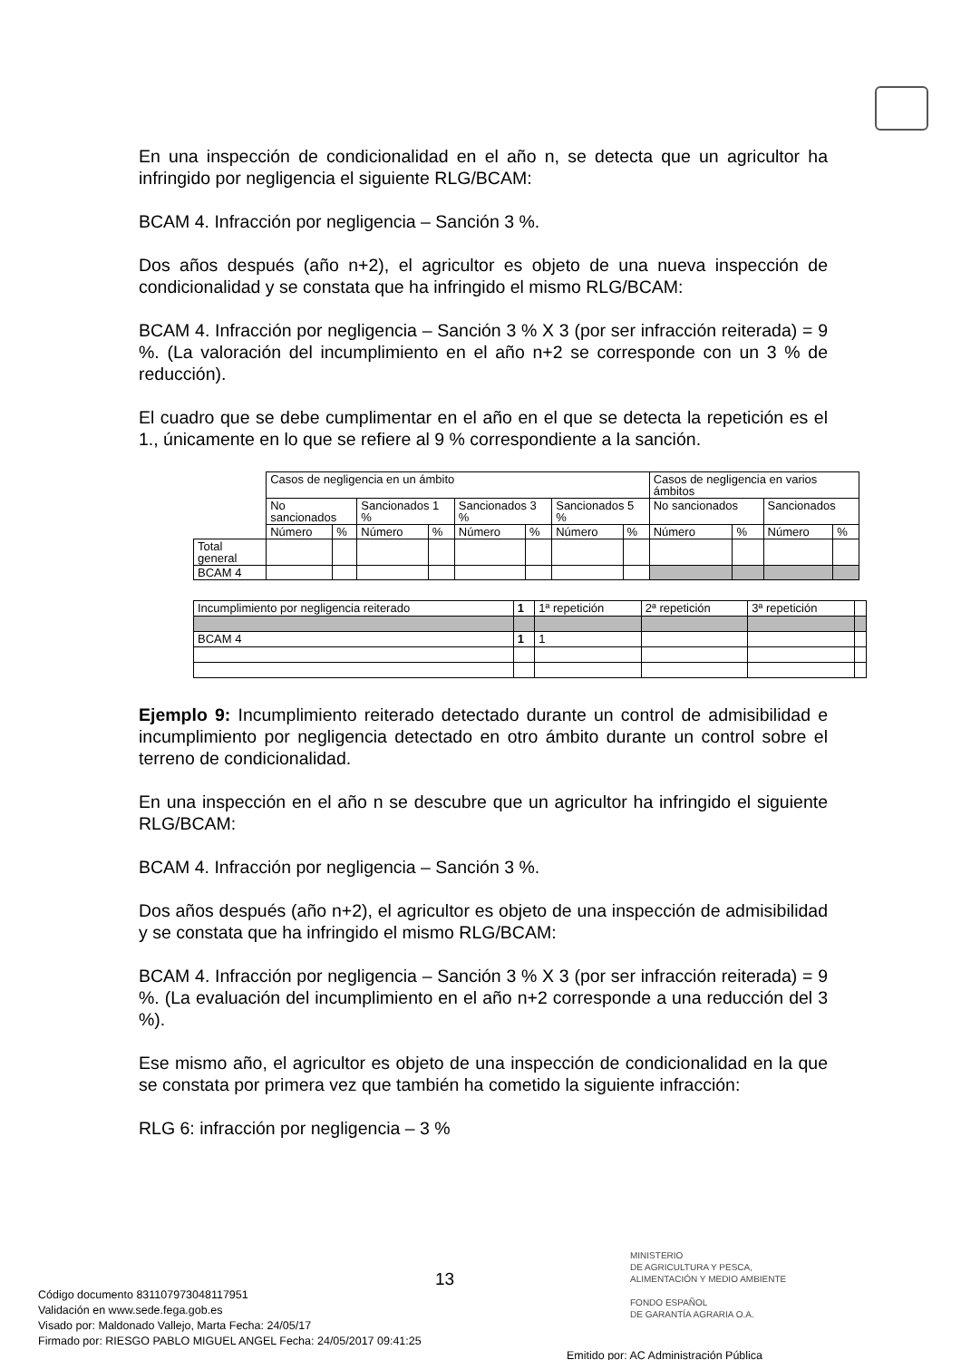En una inspección de condicionalidad en el año n, se detecta que un agricultor ha infringido por negligencia el siguiente RLG/BCAM:
BCAM 4. Infracción por negligencia – Sanción 3 %.
Dos años después (año n+2), el agricultor es objeto de una nueva inspección de condicionalidad y se constata que ha infringido el mismo RLG/BCAM:
BCAM 4. Infracción por negligencia – Sanción 3 % X 3 (por ser infracción reiterada) = 9 %. (La valoración del incumplimiento en el año n+2 se corresponde con un 3 % de reducción).
El cuadro que se debe cumplimentar en el año en el que se detecta la repetición es el 1., únicamente en lo que se refiere al 9 % correspondiente a la sanción.
| | Casos de negligencia en un ámbito | | | | | | | | Casos de negligencia en varios ámbitos | | | |
| | No sancionados | | Sancionados 1 % | | Sancionados 3 % | | Sancionados 5 % | | No sancionados | | Sancionados | |
| | Número | % | Número | % | Número | % | Número | % | Número | % | Número | % |
| Total general | | | | | | | | | | | | |
| BCAM 4 | | | | | | | | | | | | |
| Incumplimiento por negligencia reiterado | 1 | 1ª repetición | 2ª repetición | 3ª repetición | |
| BCAM 4 | 1 | 1 | | | |
Ejemplo 9: Incumplimiento reiterado detectado durante un control de admisibilidad e incumplimiento por negligencia detectado en otro ámbito durante un control sobre el terreno de condicionalidad.
En una inspección en el año n se descubre que un agricultor ha infringido el siguiente RLG/BCAM:
BCAM 4. Infracción por negligencia – Sanción 3 %.
Dos años después (año n+2), el agricultor es objeto de una inspección de admisibilidad y se constata que ha infringido el mismo RLG/BCAM:
BCAM 4. Infracción por negligencia – Sanción 3 % X 3 (por ser infracción reiterada) = 9 %. (La evaluación del incumplimiento en el año n+2 corresponde a una reducción del 3 %).
Ese mismo año, el agricultor es objeto de una inspección de condicionalidad en la que se constata por primera vez que también ha cometido la siguiente infracción:
RLG 6: infracción por negligencia – 3 %
13
MINISTERIO
DE AGRICULTURA Y PESCA,
ALIMENTACIÓN Y MEDIO AMBIENTE
FONDO ESPAÑOL
DE GARANTÍA AGRARIA O.A.
Código documento 8311079730481179​51
Validación en www.sede.fega.gob.es
Visado por: Maldonado Vallejo, Marta Fecha: 24/05/17
Firmado por: RIESGO PABLO MIGUEL ANGEL Fecha: 24/05/2017 09:41:25
Emitido por: AC Administración Pública